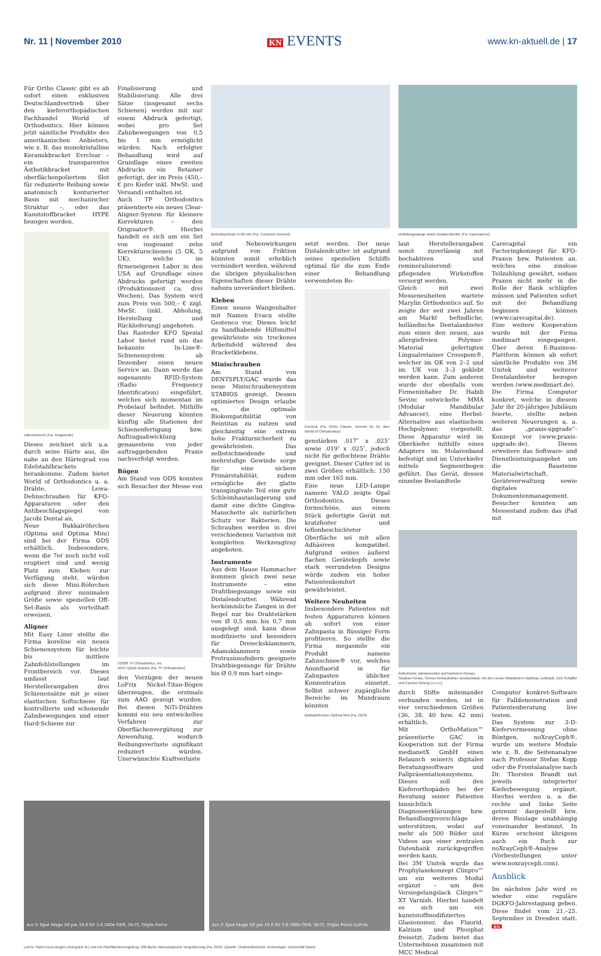Nr. 11 | November 2010 KN EVENTS www.kn-aktuell.de | 17
Für Ortho Classic gibt es ab sofort einen exklusiven Deutschlandvertrieb über den kieferorthopädischen Fachhandel World of Orthodontics. Hier können jetzt sämtliche Produkte des amerikanischen Anbieters, wie z. B. das monokristalline Keramikbracket Evrclear – ein transparentes Ästhetikbracket mit oberflächenpoliertem Slot für reduzierte Reibung sowie anatomisch konturierter Basis mit mechanischer Struktur –, oder das Kunststoffbracket HYPE bezogen werden.
Zahnschnee® (Fa. megasmile)
Dieses zeichnet sich u.a. durch seine Härte aus, die nahe an den Härtegrad von Edelstahlbrackets herankomme. Zudem bietet World of Orthodontics u. a. Drähte, Lewa-Dehnschrauben für KFO-Apparaturen oder den Antibeschlagspiegel von Jacobi Dental an.
Neue Bukkalröhrchen (Optima und Optima Mini) sind bei der Firma ODS erhältlich. Insbesondere, wenn die 7er noch nicht voll eruptiert sind und wenig Platz zum Kleben zur Verfügung steht, würden sich diese Mini-Röhrchen aufgrund ihrer minimalen Größe sowie speziellen Off-Set-Basis als vorteilhaft erweisen.
Aligner
Mit Easy Liner stellte die Firma koreline ein neues Schienensystem für leichte bis mittlere Zahnfehlstellungen im Frontbereich vor. Dieses umfasst laut Herstellerangaben drei Schienensätze mit je einer elastischen Softschiene für kontrollierte und schonende Zahnbewegungen und einer Hard-Schiene zur
Finalisierung und Stabilisierung. Alle drei Sätze (insgesamt sechs Schienen) werden mit nur einem Abdruck gefertigt, wobei pro Set Zahnbewegungen von 0,5 bis 1 mm ermöglicht würden. Nach erfolgter Behandlung wird auf Grundlage eines zweiten Abdrucks ein Retainer gefertigt, der im Preis (450,– € pro Kiefer inkl. MwSt. und Versand) enthalten ist.
Auch TP Orthodontics präsentierte ein neues Clear-Aligner-System für kleinere Korrekturen – den Originator®. Hierbei handelt es sich um ein Set von insgesamt zehn Korrekturschienen (5 OK, 5 UK), welche im firmeneigenen Labor in den USA auf Grundlage eines Abdrucks gefertigt werden (Produktionszeit ca. drei Wochen). Das System wird zum Preis von 500,– € zzgl. MwSt. (inkl. Abholung, Herstellung und Rücklieferung) angeboten.
Das Rasteder KFO Spezial Labor bietet rund um das bekannte In-Line®-Schienensystem ab Dezember einen neuen Service an. Dann werde das sogenannte RFID-System (Radio Frequency Identification) eingeführt, welches sich momentan im Probelauf befindet. Mithilfe dieser Neuerung könnten künftig alle Stationen der Schienenfertigung bzw. Auftragsabwicklung genauestens von jeder auftraggebenden Praxis nachverfolgt werden.
Bögen
Am Stand von ODS konnten sich Besucher der Messe von
©2009 TP Orthodontics, Inc.
NV® Hybrid-Bracket (Fa. TP Orthodontics)
den Vorzügen der neuen LoFrix Nickel-Titan-Bögen überzeugen, die erstmals zum AAO gezeigt wurden. Bei diesen NiTi-Drähten kommt ein neu entwickeltes Verfahren zur Oberflächenvergütung zur Anwendung, wodurch Reibungsverluste signifikant reduziert würden. Unerwünschte Kraftverluste
Befundsymbole in kfo-win (Fa. Computer konkret).
und Nebenwirkungen aufgrund von Friktion könnten somit erheblich vermindert werden, während die übrigen physikalischen Eigenschaften dieser Drähte nahezu unverändert bleiben.
Kleben
Einen neuen Wangenhalter mit Namen Evacu stellte Gestenco vor. Dieses leicht zu handhabende Hilfsmittel gewährleiste ein trockenes Arbeitsfeld während des Bracketklebens.
Minischrauben
Am Stand von DENTSPLY/GAC wurde das neue Minischraubensystem STABIOS gezeigt. Dessen optimiertes Design erlaube es, die optimale Biokompatibilität von Reintitan zu nutzen und gleichzeitig eine extrem hohe Fraktursicherheit zu gewährleisten. Das selbstschneidende und mehrstufige Gewinde sorge für eine sichere Primärstabilität, zudem ermögliche der glatte transgingivale Teil eine gute Schleimhautanlagerung und damit eine dichte Gingiva-Manschette als natürlichen Schutz vor Bakterien. Die Schrauben werden in drei verschiedenen Varianten mit kompletten Werkzeugtray angeboten.
Instrumente
Aus dem Hause Hammacher kommen gleich zwei neue Instrumente – eine Drahtbiegezange sowie ein Distalendcutter. Während herkömmliche Zangen in der Regel nur bis Drahtstärken von Ø 0,5 mm bis 0,7 mm ausgelegt sind, kann diese modifizierte und besonders für Dreiecksklammern, Adamsklammern sowie Protrusionsfedern geeignete Drahtbiegezange für Drähte bis Ø 0,9 mm hart einge-
setzt werden. Der neue Distalendcutter ist aufgrund seines speziellen Schliffs optimal für die zum Ende einer Behandlung verwendeten Bo-
Evrclear (Fa. Ortho Classic, Vertrieb für DL über World of Orthodontics)
genstärken .017″ x .025″ sowie .019″ x .025″, jedoch nicht für geflochtene Drähte geeignet. Dieser Cutter ist in zwei Größen erhältlich: 150 mm oder 165 mm.
Eine neue LED-Lampe namens VALO zeigte Opal Orthodontics. Dieses formschöne, aus einem Stück gefertigte Gerät mit kratzfester und teflonbeschichteter Oberfläche sei mit allen Adhäsiven kompatibel. Aufgrund seines äußerst flachen Gerätekopfs sowie stark verrundeten Designs würde zudem ein hoher Patientenkomfort gewährleistet.
Weitere Neuheiten
Insbesondere Patienten mit festen Apparaturen können ab sofort von einer Zahnpasta in flüssiger Form profitieren. So stellte die Firma megasmile ein Produkt namens Zahnschnee® vor, welches Aminfluorid in für Zahnpasten üblicher Konzentration einsetzt. Selbst schwer zugängliche Bereiche im Mundraum könnten
Bukkalröhrchen Optima Mini (Fa. ODS)
Drahtbiegezange sowie Distalendcutter (Fa. Hammacher).
laut Herstellerangaben somit zuverlässig mit hochaktiven und remineralisierend-pflegenden Wirkstoffen versorgt werden.
Gleich mit zwei Messeneuheiten wartete Marylin Orthodontics auf. So zeigte der seit zwei Jahren am Markt befindliche, holländische Dentalanbieter zum einen den neuen, aus allergiefreien Polymer-Material gefertigten Lingualretainer Crosspom®, welcher im OK von 2–2 und im UK von 3–3 geklebt werden kann. Zum anderen wurde der ebenfalls vom Firmeninhaber Dr. Habib Sevinc entwickelte MMA (Modular Mandibular Advancer), eine Herbst-Alternative aus elastischem Hochpolymer, vorgestellt. Diese Apparatur wird im Oberkiefer mithilfe eines Adapters im Molarenband befestigt und im Unterkiefer mittels Segmentbogen geführt. Das Gerät, dessen einzelne Bestandteile
Carecapital ein Factoringkonzept für KFO-Praxen bzw. Patienten an, welches eine zinslose Teilzahlung gewährt, sodass Praxen nicht mehr in die Rolle der Bank schlüpfen müssen und Patienten sofort mit der Behandlung beginnen können (www.carecapital.de).
Eine weitere Kooperation wurde mit der Firma medimart eingegangen. Über deren E-Business-Plattform können ab sofort sämtliche Produkte von 3M Unitek und weiterer Dentalanbieter bezogen werden (www.medimart.de).
Die Firma Computer konkret, welche in diesem Jahr ihr 20-jähriges Jubiläum feierte, stellte neben weiteren Neuerungen u. a. das „praxis-upgrade“-Konzept vor (www.praxis-upgrade.de). Dieses erweitere das Software- und Dienstleistungsangebot um die Bausteine Materialwirtschaft, Geräteverwaltung sowie digitales Dokumentenmanagement. Besucher konnten am Messestand zudem das iPad mit
Ästhetische Zahnkorrektur auf höchstem Niveau.
Stephan Kielau, Ormco-Verkaufsleiter Deutschland, mit den neuen Mitarbeitern Matthias Leithardt, Dirk Schäffer und Carsten Büsing (v.r.n.l.).
durch Stifte miteinander verbunden werden, ist in vier verschiedenen Größen (36, 38, 40 bzw. 42 mm) erhältlich.
Mit OrthoMation™ präsentierte GAC in Kooperation mit der Firma medianetX GmbH einen Relaunch seiner/s digitalen Beratungssoftware und Fallpräsentationssystems. Dieses soll den Kieferorthopäden bei der Beratung seiner Patienten hinsichtlich Diagnoseerklärungen bzw. Behandlungsvorschläge unterstützen, wobei auf mehr als 500 Bilder und Videos aus einer zentralen Datenbank zurückgegriffen werden kann.
Bei 3M Unitek wurde das Prophylaxekonzept Clinpro™ um ein weiteres Modul ergänzt – um den Versiegelungslack Clinpro™ XT Varnish. Hierbei handelt es sich um ein kunststoffmodifiziertes Glasionomer, das Fluorid, Kalzium und Phosphat freisetzt. Zudem bietet das Unternehmen zusammen mit MCC Medical
Computer konkret-Software für Falldemonstration und Patientenberatung live testen.
Das System zur 3-D-Kiefervermessung ohne Röntgen, noXrayCeph®, wurde um weitere Module wie z. B. die Seitenanalyse nach Professor Stefan Kopp oder die Frontalanalyse nach Dr. Thorsten Brandt mit jeweils integrierter Kieferbewegung ergänzt. Hierbei werden u. a. die rechte und linke Seite getrennt dargestellt bzw. deren Bisslage unabhängig voneinander bestimmt. In Kürze erscheint übrigens auch ein Buch zur noXrayCeph®-Analyse (Vorbestellungen unter www.noxrayceph.com).
Ausblick
Im nächsten Jahr wird es wieder eine reguläre DGKFO-Jahrestagung geben. Diese findet vom 21.–25. September in Dresden statt. KN
Acc.V Spot Magn 50 µm 10.0 kV 3.0 500x ODS, Ni-Ti, Triple Force
Acc.V Spot Magn 50 µm 10.0 kV 3.0 500x ODS, Ni-Ti, Triple Force LoFrix
LoFrix Triple-Force-Bogen unvergütet (li.) und mit Oberflächenvergütung, 500-fache mikroskopische Vergrößerung (Fa. ODS). (Quelle: Oralmedizinische Technologie, Universität Bonn)